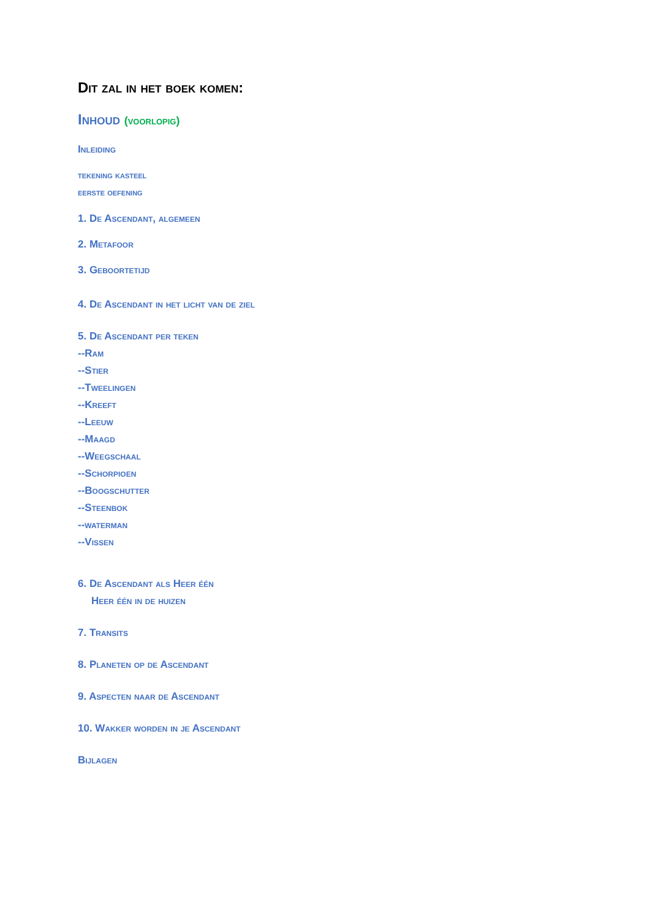Dit zal in het boek komen:
Inhoud (voorlopig)
Inleiding
tekening kasteel
eerste oefening
1. De Ascendant, algemeen
2. Metafoor
3. Geboortetijd
4. De Ascendant in het licht van de ziel
5. De Ascendant per teken
--Ram
--Stier
--Tweelingen
--Kreeft
--Leeuw
--Maagd
--Weegschaal
--Schorpioen
--Boogschutter
--Steenbok
--waterman
--Vissen
6. De Ascendant als Heer één
Heer één in de huizen
7. Transits
8. Planeten op de Ascendant
9. Aspecten naar de Ascendant
10. Wakker worden in je Ascendant
Bijlagen